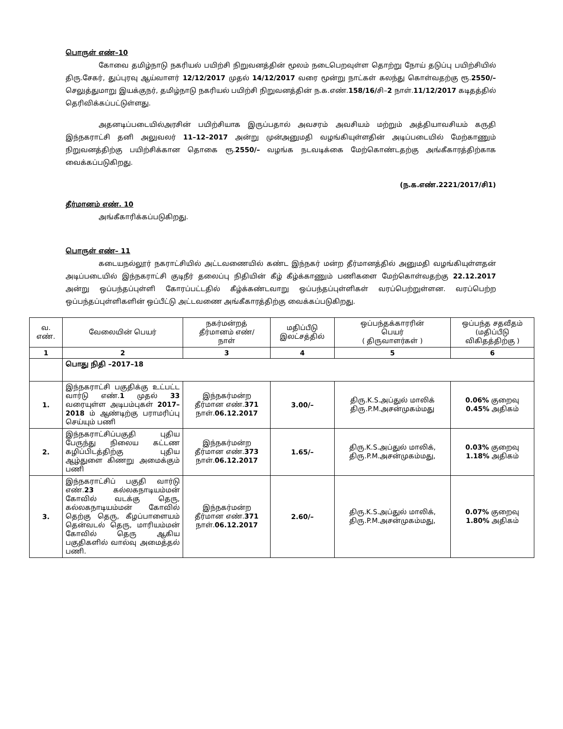பொருள் எண்–10
கோவை தமிழ்நாடு நகரியல் பயிற்சி நிறுவனத்தின் மூலம் நடைபெறவுள்ள தொற்று நோய் தடுப்பு பயிற்சியில் திரு.சேகர், துப்புரவு ஆய்வாளர் 12/12/2017 முதல் 14/12/2017 வரை மூன்று நாட்கள் கலந்து கொள்வதற்கு ரூ.2550/– செலுத்துமாறு இயக்குநர், தமிழ்நாடு நகரியல் பயிற்சி நிறுவனத்தின் ந.க.எண்.158/16/சி–2 நாள்.11/12/2017 கடிதத்தில் தெரிவிக்கப்பட்டுள்ளது.
அதனடிப்படையில்அரசின் பயிற்சியாக இருப்பதால் அவசரம் அவசியம் மற்றும் அத்தியாவசியம் கருதி இந்நகராட்சி தனி அலுவலர் 11–12–2017 அன்று முன்அனுமதி வழங்கியுள்ளதின் அடிப்படையில் மேற்காணும் நிறுவனத்திற்கு பயிற்சிக்கான தொகை ரூ.2550/– வழங்க நடவடிக்கை மேற்கொண்டதற்கு அங்கீகாரத்திற்காக வைக்கப்படுகிறது.
(ந.க.எண்.2221/2017/சி1)
தீர்மானம் எண். 10
அங்கீகாரிக்கப்படுகிறது.
பொருள் எண்– 11
கடையநல்லூர் நகராட்சியில் அட்டவணையில் கண்ட இந்நகர் மன்ற தீர்மானத்தில் அனுமதி வழங்கியுள்ளதன் அடிப்படையில் இந்நகராட்சி குடிநீர் தலைப்பு நிதியின் கீழ் கீழ்க்காணும் பணிகளை மேற்கொள்வதற்கு 22.12.2017 அன்று ஒப்பந்தப்புள்ளி கோரப்பட்டதில் கீழ்க்கண்டவாறு ஒப்பந்தப்புள்ளிகள் வரப்பெற்றுள்ளன. வரப்பெற்ற ஒப்பந்தப்புள்ளிகளின் ஒப்பீட்டு அட்டவணை அங்கீகாரத்திற்கு வைக்கப்படுகிறது.
| வ. எண். | வேலையின் பெயர் | நகர்மன்றத் தீர்மானம் எண்/ நாள் | மதிப்பீடு இலட்சத்தில் | ஒப்பந்தக்காரரின் பெயர் ( திருவாளர்கள் ) | ஒப்பந்த சதவீதம் (மதிப்பீடு விகிதத்திற்கு ) |
| --- | --- | --- | --- | --- | --- |
| 1 | 2 | 3 | 4 | 5 | 6 |
| | பொது நிதி –2017–18 | | | | |
| 1. | இந்நகராட்சி பகுதிக்கு உட்பட்ட வார்டு எண். 1 முதல் 33 வரையுள்ள அடிபம்புகள் 2017–2018 ம் ஆண்டிற்கு பராமரிப்பு செய்யும் பணி | இந்நகர்மன்ற தீர்மான எண். 371 நாள். 06.12.2017 | 3.00/– | திரு.K.S.அப்துல் மாலிக் திரு.P.M.அசன்முகம்மது | 0.06% குறைவு 0.45% அதிகம் |
| 2. | இந்நகராட்சிப்பகுதி புதிய பேருந்து நிலைய கட்டண கழிப்பிடத்திற்கு புதிய ஆழ்துளை கிணறு அமைக்கும் பணி | இந்நகர்மன்ற தீர்மான எண். 373 நாள். 06.12.2017 | 1.65/– | திரு.K.S.அப்துல் மாலிக், திரு.P.M.அசன்முகம்மது, | 0.03% குறைவு 1.18% அதிகம் |
| 3. | இந்நகராட்சிப் பகுதி வார்டு எண். 23 கல்லகநாடியம்மன் கோவில் வடக்கு தெரு, கல்லகநாடியம்மன் கோவில் தெற்கு தெரு, கீழப்பாளையம் தென்வடல் தெரு, மாரியம்மன் கோவில் தெரு ஆகிய பகுதிகளில் வால்வு அமைத்தல் பணி. | இந்நகர்மன்ற தீர்மான எண். 371 நாள். 06.12.2017 | 2.60/– | திரு.K.S.அப்துல் மாலிக், திரு.P.M.அசன்முகம்மது, | 0.07% குறைவு 1.80% அதிகம் |